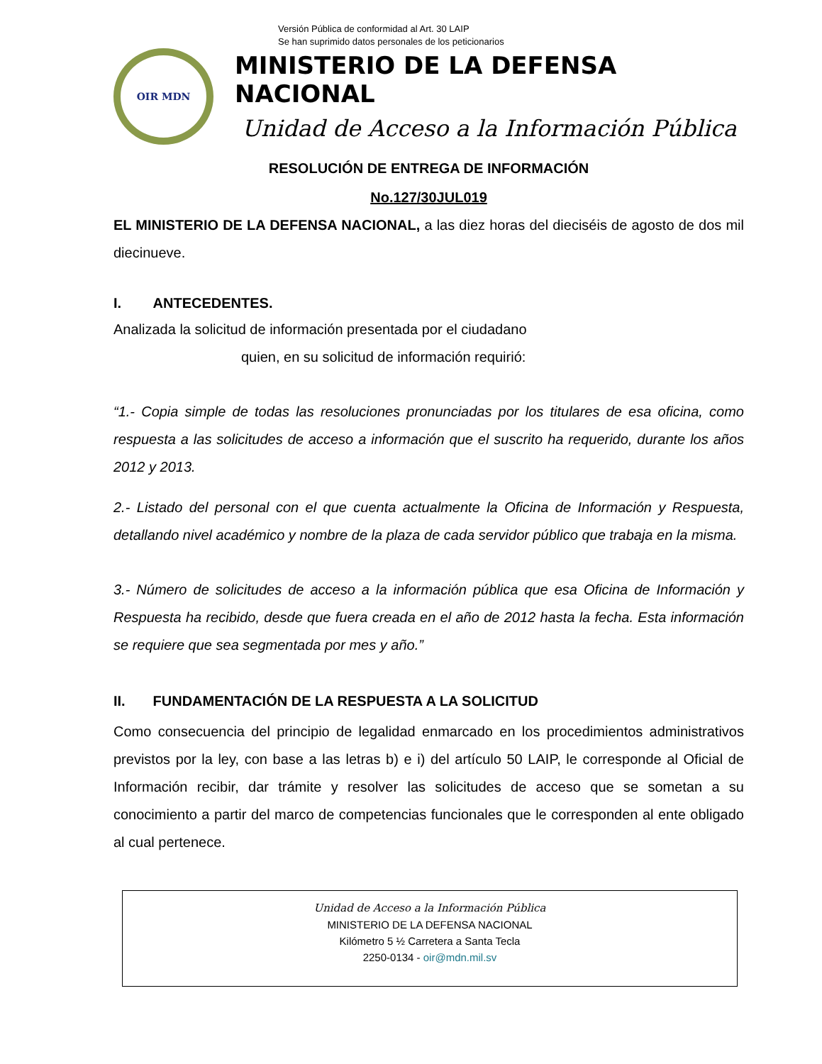Versión Pública de conformidad al Art. 30 LAIP
Se han suprimido datos personales de los peticionarios
OIR MDN
MINISTERIO DE LA DEFENSA NACIONAL
Unidad de Acceso a la Información Pública
RESOLUCIÓN DE ENTREGA DE INFORMACIÓN
No.127/30JUL019
EL MINISTERIO DE LA DEFENSA NACIONAL, a las diez horas del dieciséis de agosto de dos mil diecinueve.
I. ANTECEDENTES.
Analizada la solicitud de información presentada por el ciudadano
quien, en su solicitud de información requirió:
“1.- Copia simple de todas las resoluciones pronunciadas por los titulares de esa oficina, como respuesta a las solicitudes de acceso a información que el suscrito ha requerido, durante los años 2012 y 2013.
2.- Listado del personal con el que cuenta actualmente la Oficina de Información y Respuesta, detallando nivel académico y nombre de la plaza de cada servidor público que trabaja en la misma.
3.- Número de solicitudes de acceso a la información pública que esa Oficina de Información y Respuesta ha recibido, desde que fuera creada en el año de 2012 hasta la fecha. Esta información se requiere que sea segmentada por mes y año.”
II. FUNDAMENTACIÓN DE LA RESPUESTA A LA SOLICITUD
Como consecuencia del principio de legalidad enmarcado en los procedimientos administrativos previstos por la ley, con base a las letras b) e i) del artículo 50 LAIP, le corresponde al Oficial de Información recibir, dar trámite y resolver las solicitudes de acceso que se sometan a su conocimiento a partir del marco de competencias funcionales que le corresponden al ente obligado al cual pertenece.
Unidad de Acceso a la Información Pública
MINISTERIO DE LA DEFENSA NACIONAL
Kilómetro 5 ½ Carretera a Santa Tecla
2250-0134 - oir@mdn.mil.sv